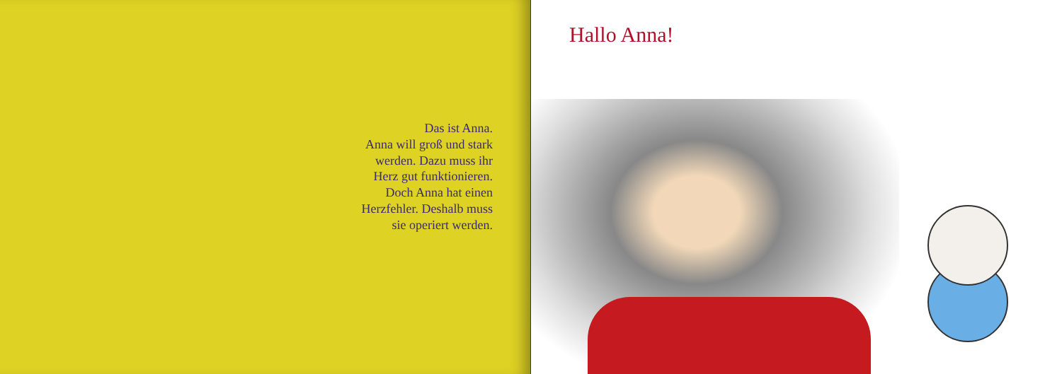Das ist Anna.
Anna will groß und stark
werden. Dazu muss ihr
Herz gut funktionieren.
Doch Anna hat einen
Herzfehler. Deshalb muss
sie operiert werden.
Hallo Anna!